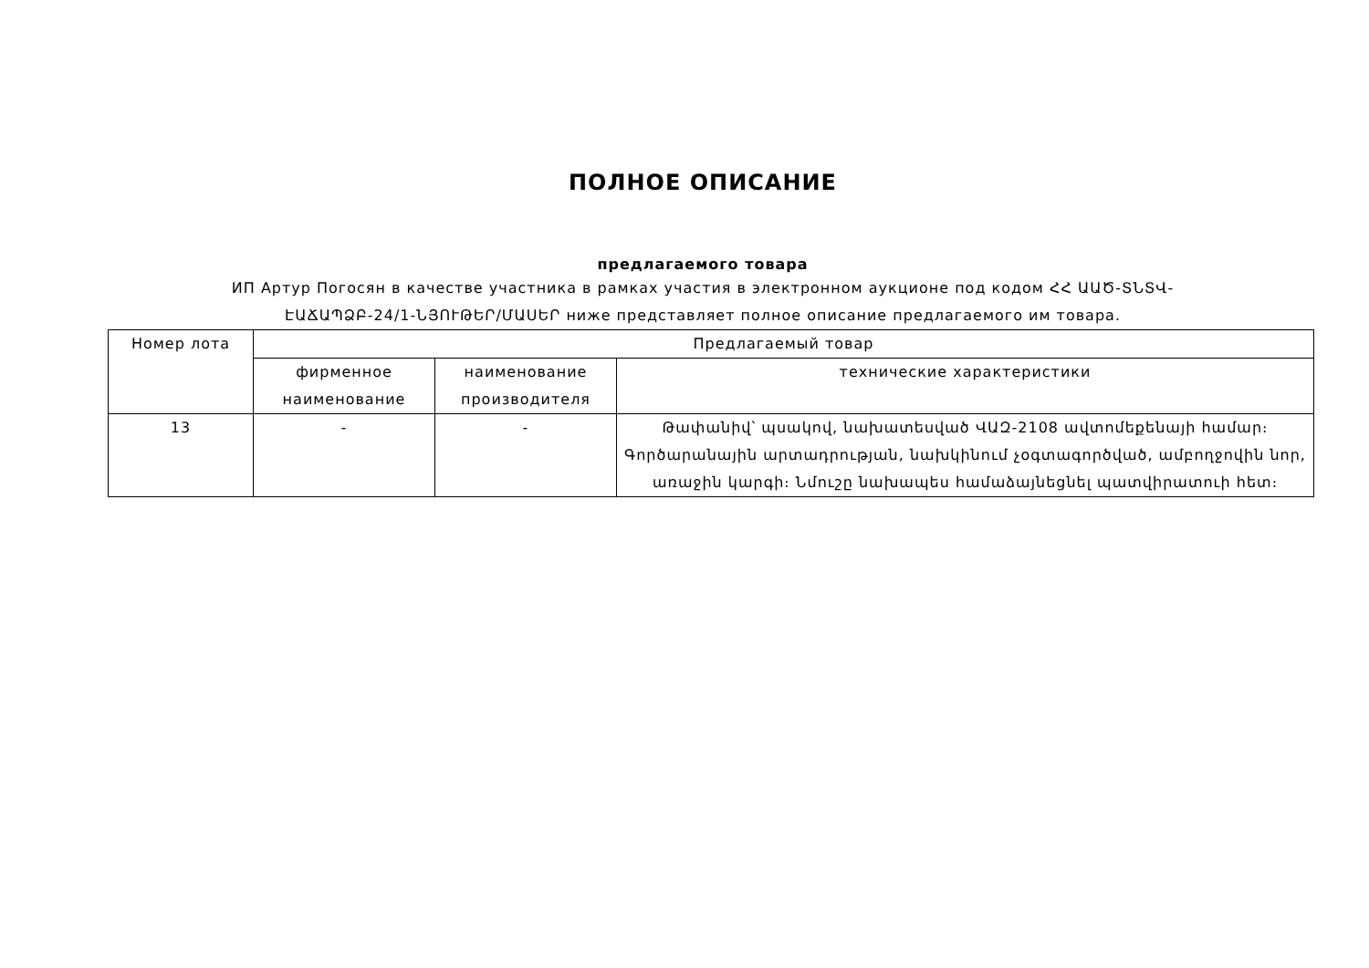ПОЛНОЕ ОПИСАНИЕ
предлагаемого товара
ИП Артур Погосян в качестве участника в рамках участия в электронном аукционе под кодом ՀՀ ԱԱԾ-ՏՆՏՎ-ԷԱՃԱՊՁԲ-24/1-ՆՅՈՒԹԵՐ/ՄԱՍԵՐ ниже представляет полное описание предлагаемого им товара.
| Номер лота | Предлагаемый товар | | |
| --- | --- | --- | --- |
| | фирменное наименование | наименование производителя | технические характеристики |
| 13 | - | - | Թափանիվ՝ պսակով, նախատեսված ՎԱԶ-2108 ավտոմեքենայի համար։ Գործարանային արտադրության, նախկինում չօգտագործված, ամբողջովին նոր, առաջին կարգի։ Նմուշը նախապես համաձայնեցնել պատվիրատուի հետ։ |